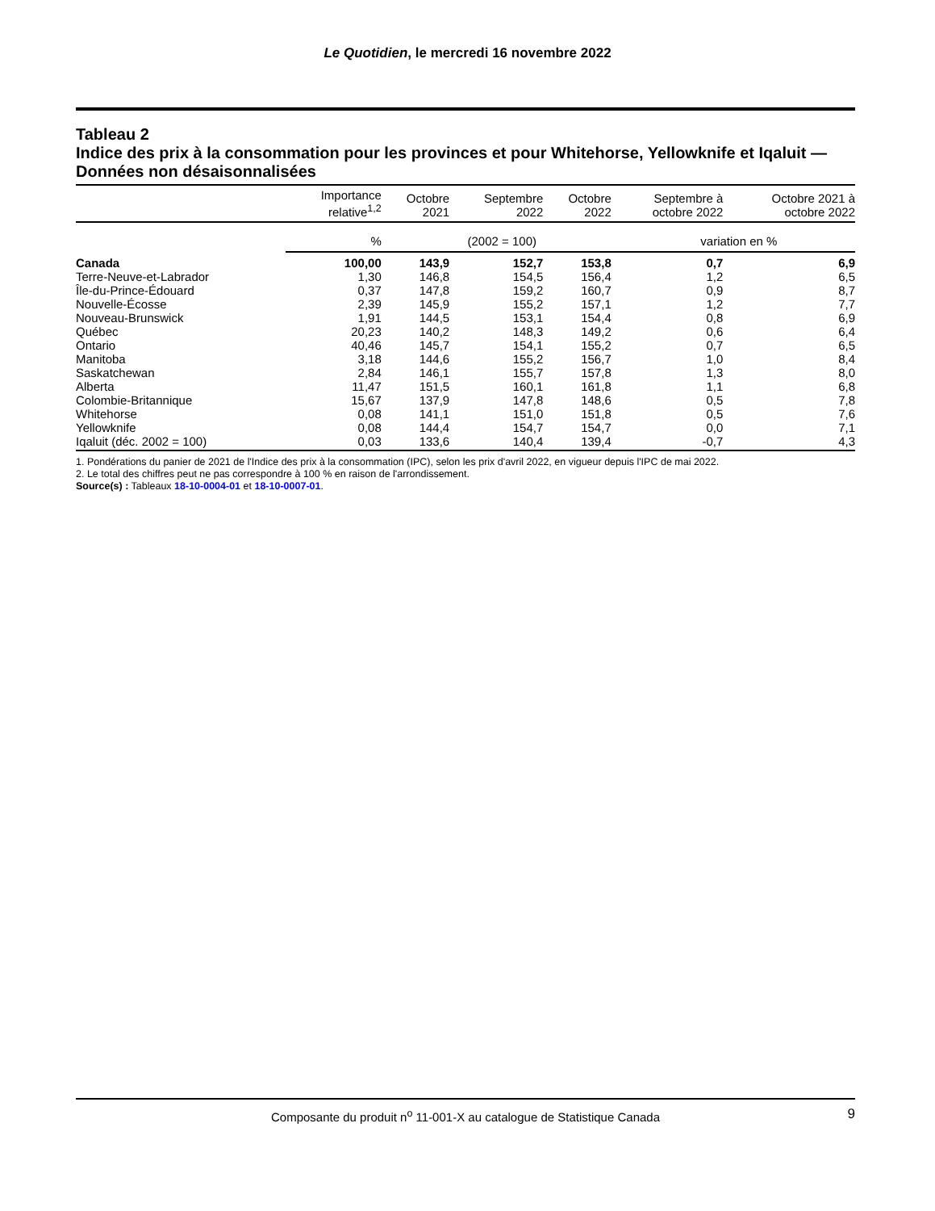Le Quotidien, le mercredi 16 novembre 2022
Tableau 2
Indice des prix à la consommation pour les provinces et pour Whitehorse, Yellowknife et Iqaluit — Données non désaisonnalisées
| | Importance relative<sup>1,2</sup> | Octobre 2021 | Septembre 2022 | Octobre 2022 | Septembre à octobre 2022 | Octobre 2021 à octobre 2022 |
| --- | --- | --- | --- | --- | --- | --- |
| | % | (2002 = 100) | | | variation en % | |
| Canada | 100,00 | 143,9 | 152,7 | 153,8 | 0,7 | 6,9 |
| Terre-Neuve-et-Labrador | 1,30 | 146,8 | 154,5 | 156,4 | 1,2 | 6,5 |
| Île-du-Prince-Édouard | 0,37 | 147,8 | 159,2 | 160,7 | 0,9 | 8,7 |
| Nouvelle-Écosse | 2,39 | 145,9 | 155,2 | 157,1 | 1,2 | 7,7 |
| Nouveau-Brunswick | 1,91 | 144,5 | 153,1 | 154,4 | 0,8 | 6,9 |
| Québec | 20,23 | 140,2 | 148,3 | 149,2 | 0,6 | 6,4 |
| Ontario | 40,46 | 145,7 | 154,1 | 155,2 | 0,7 | 6,5 |
| Manitoba | 3,18 | 144,6 | 155,2 | 156,7 | 1,0 | 8,4 |
| Saskatchewan | 2,84 | 146,1 | 155,7 | 157,8 | 1,3 | 8,0 |
| Alberta | 11,47 | 151,5 | 160,1 | 161,8 | 1,1 | 6,8 |
| Colombie-Britannique | 15,67 | 137,9 | 147,8 | 148,6 | 0,5 | 7,8 |
| Whitehorse | 0,08 | 141,1 | 151,0 | 151,8 | 0,5 | 7,6 |
| Yellowknife | 0,08 | 144,4 | 154,7 | 154,7 | 0,0 | 7,1 |
| Iqaluit (déc. 2002 = 100) | 0,03 | 133,6 | 140,4 | 139,4 | -0,7 | 4,3 |
1. Pondérations du panier de 2021 de l'Indice des prix à la consommation (IPC), selon les prix d'avril 2022, en vigueur depuis l'IPC de mai 2022.
2. Le total des chiffres peut ne pas correspondre à 100 % en raison de l'arrondissement.
Source(s) : Tableaux 18-10-0004-01 et 18-10-0007-01.
Composante du produit n<sup>o</sup> 11-001-X au catalogue de Statistique Canada 9